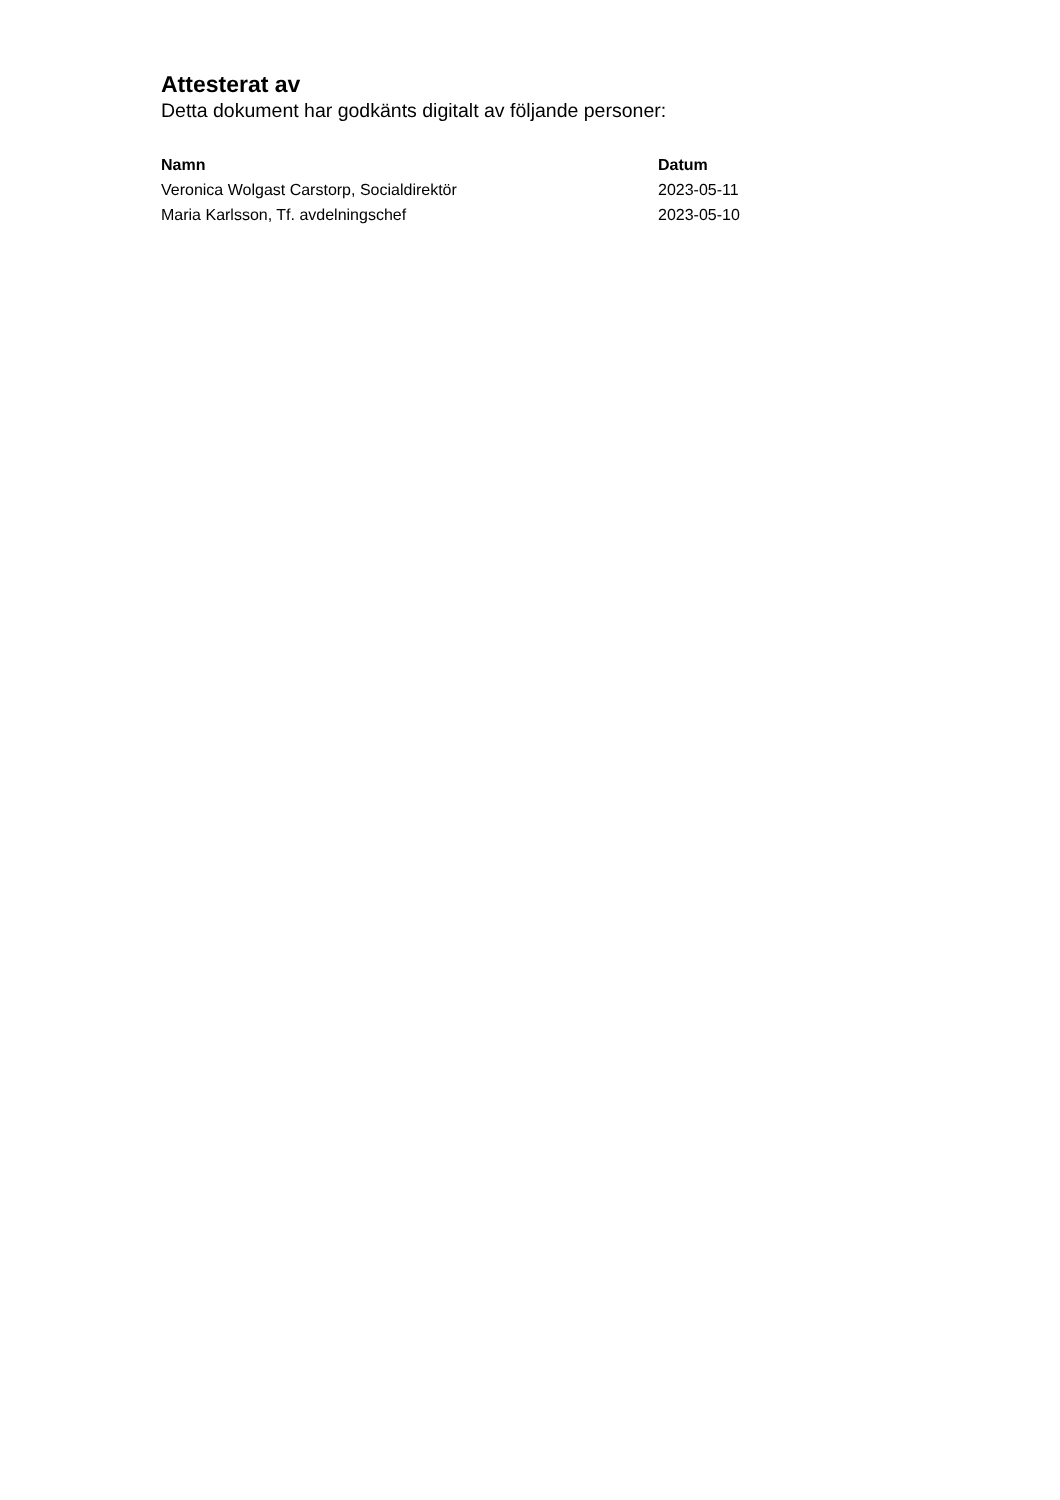Attesterat av
Detta dokument har godkänts digitalt av följande personer:
| Namn | Datum |
| --- | --- |
| Veronica Wolgast Carstorp, Socialdirektör | 2023-05-11 |
| Maria Karlsson, Tf. avdelningschef | 2023-05-10 |